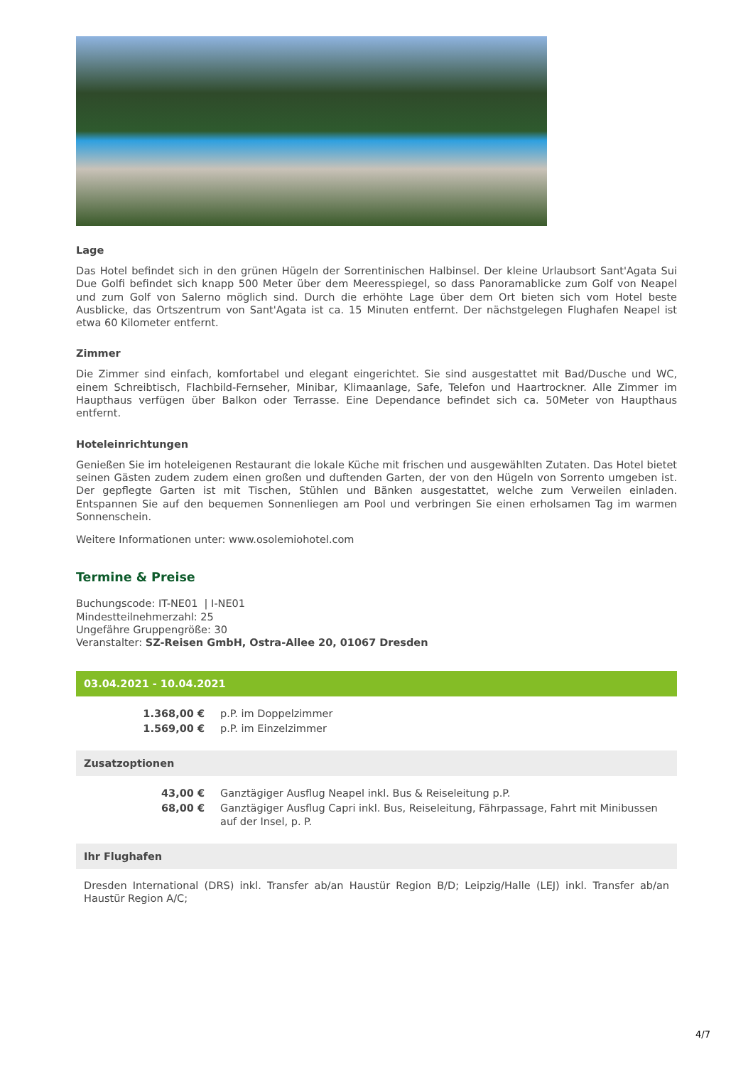Lage
Das Hotel befindet sich in den grünen Hügeln der Sorrentinischen Halbinsel. Der kleine Urlaubsort Sant'Agata Sui Due Golfi befindet sich knapp 500 Meter über dem Meeresspiegel, so dass Panoramablicke zum Golf von Neapel und zum Golf von Salerno möglich sind. Durch die erhöhte Lage über dem Ort bieten sich vom Hotel beste Ausblicke, das Ortszentrum von Sant'Agata ist ca. 15 Minuten entfernt. Der nächstgelegen Flughafen Neapel ist etwa 60 Kilometer entfernt.
Zimmer
Die Zimmer sind einfach, komfortabel und elegant eingerichtet. Sie sind ausgestattet mit Bad/Dusche und WC, einem Schreibtisch, Flachbild-Fernseher, Minibar, Klimaanlage, Safe, Telefon und Haartrockner. Alle Zimmer im Haupthaus verfügen über Balkon oder Terrasse. Eine Dependance befindet sich ca. 50Meter von Haupthaus entfernt.
Hoteleinrichtungen
Genießen Sie im hoteleigenen Restaurant die lokale Küche mit frischen und ausgewählten Zutaten. Das Hotel bietet seinen Gästen zudem zudem einen großen und duftenden Garten, der von den Hügeln von Sorrento umgeben ist. Der gepflegte Garten ist mit Tischen, Stühlen und Bänken ausgestattet, welche zum Verweilen einladen. Entspannen Sie auf den bequemen Sonnenliegen am Pool und verbringen Sie einen erholsamen Tag im warmen Sonnenschein.
Weitere Informationen unter: www.osolemiohotel.com
Termine & Preise
Buchungscode: IT-NE01 | I-NE01
Mindestteilnehmerzahl: 25
Ungefähre Gruppengröße: 30
Veranstalter: SZ-Reisen GmbH, Ostra-Allee 20, 01067 Dresden
03.04.2021 - 10.04.2021
| 1.368,00 € | p.P. im Doppelzimmer |
| 1.569,00 € | p.P. im Einzelzimmer |
Zusatzoptionen
| 43,00 € | Ganztägiger Ausflug Neapel inkl. Bus & Reiseleitung p.P. |
| 68,00 € | Ganztägiger Ausflug Capri inkl. Bus, Reiseleitung, Fährpassage, Fahrt mit Minibussen auf der Insel, p. P. |
Ihr Flughafen
Dresden International (DRS) inkl. Transfer ab/an Haustür Region B/D; Leipzig/Halle (LEJ) inkl. Transfer ab/an Haustür Region A/C;
4/7